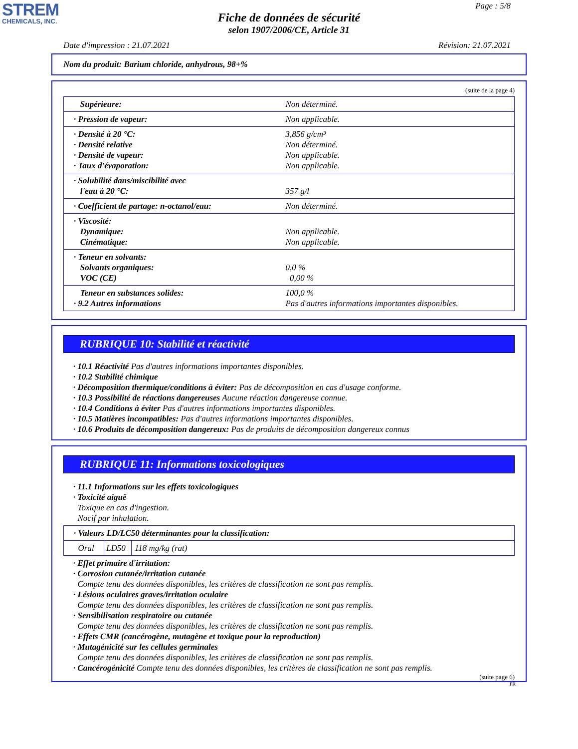STREM
CHEMICALS, INC.
Page : 5/8
Fiche de données de sécurité
selon 1907/2006/CE, Article 31
Date d'impression : 21.07.2021 Révision: 21.07.2021
Nom du produit: Barium chloride, anhydrous, 98+%
(suite de la page 4)
| Supérieure: | Non déterminé. |
| · Pression de vapeur: | Non applicable. |
| · Densité à 20 °C: · Densité relative · Densité de vapeur: · Taux d'évaporation: | 3,856 g/cm³ Non déterminé. Non applicable. Non applicable. |
| · Solubilité dans/miscibilité avec l'eau à 20 °C: | 357 g/l |
| · Coefficient de partage: n-octanol/eau: | Non déterminé. |
| · Viscosité: Dynamique: Cinématique: | Non applicable. Non applicable. |
| · Teneur en solvants: Solvants organiques: VOC (CE) | 0,0 % 0,00 % |
| Teneur en substances solides: · 9.2 Autres informations | 100,0 % Pas d'autres informations importantes disponibles. |
RUBRIQUE 10: Stabilité et réactivité
· 10.1 Réactivité Pas d'autres informations importantes disponibles.
· 10.2 Stabilité chimique
· Décomposition thermique/conditions à éviter: Pas de décomposition en cas d'usage conforme.
· 10.3 Possibilité de réactions dangereuses Aucune réaction dangereuse connue.
· 10.4 Conditions à éviter Pas d'autres informations importantes disponibles.
· 10.5 Matières incompatibles: Pas d'autres informations importantes disponibles.
· 10.6 Produits de décomposition dangereux: Pas de produits de décomposition dangereux connus
RUBRIQUE 11: Informations toxicologiques
· 11.1 Informations sur les effets toxicologiques
· Toxicité aiguë
Toxique en cas d'ingestion.
Nocif par inhalation.
| · Valeurs LD/LC50 déterminantes pour la classification: | | |
| Oral | LD50 | 118 mg/kg (rat) |
· Effet primaire d'irritation:
· Corrosion cutanée/irritation cutanée
Compte tenu des données disponibles, les critères de classification ne sont pas remplis.
· Lésions oculaires graves/irritation oculaire
Compte tenu des données disponibles, les critères de classification ne sont pas remplis.
· Sensibilisation respiratoire ou cutanée
Compte tenu des données disponibles, les critères de classification ne sont pas remplis.
· Effets CMR (cancérogène, mutagène et toxique pour la reproduction)
· Mutagénicité sur les cellules germinales
Compte tenu des données disponibles, les critères de classification ne sont pas remplis.
· Cancérogénicité Compte tenu des données disponibles, les critères de classification ne sont pas remplis.
(suite page 6)
FR